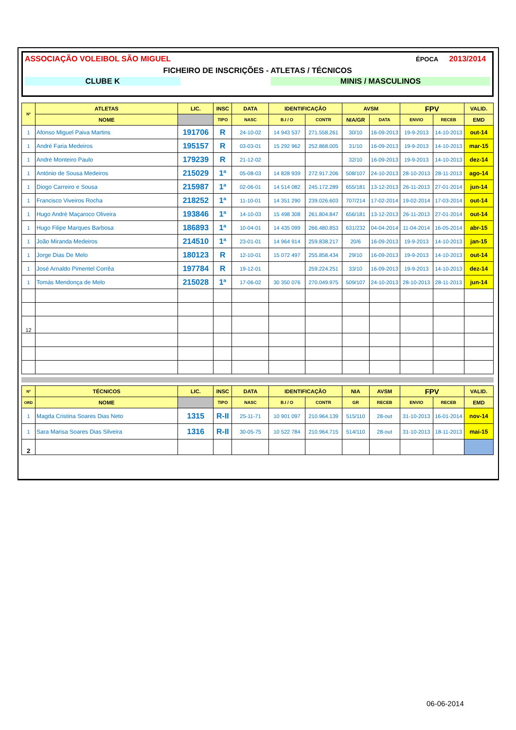ASSOCIAÇÃO VOLEIBOL SÃO MIGUEL ÉPOCA 2013/2014
FICHEIRO DE INSCRIÇÕES - ATLETAS / TÉCNICOS
CLUBE K MINIS / MASCULINOS
| Nº | ATLETAS | LIC. | INSC | DATA | IDENTIFICAÇÃO | | AVSM | | FPV | | VALID. |
| --- | --- | --- | --- | --- | --- | --- | --- | --- | --- | --- | --- |
| | NOME | | TIPO | NASC | B.I / O | CONTR | NIA/GR | DATA | ENVIO | RECEB | EMD |
| 1 | Afonso Miguel Paiva Martins | 191706 | R | 24-10-02 | 14 943 537 | 271.558.261 | 30/10 | 16-09-2013 | 19-9-2013 | 14-10-2013 | out-14 |
| 1 | André Faria Medeiros | 195157 | R | 03-03-01 | 15 292 962 | 252.868.005 | 31/10 | 16-09-2013 | 19-9-2013 | 14-10-2013 | mar-15 |
| 1 | André Monteiro Paulo | 179239 | R | 21-12-02 | | | 32/10 | 16-09-2013 | 19-9-2013 | 14-10-2013 | dez-14 |
| 1 | António de Sousa Medeiros | 215029 | 1ª | 05-08-03 | 14 828 939 | 272.917.206 | 508/107 | 24-10-2013 | 28-10-2013 | 28-11-2013 | ago-14 |
| 1 | Diogo Carreiro e Sousa | 215987 | 1ª | 02-06-01 | 14 514 082 | 245.172.289 | 655/181 | 13-12-2013 | 26-11-2013 | 27-01-2014 | jun-14 |
| 1 | Francisco Viveiros Rocha | 218252 | 1ª | 11-10-01 | 14 351 290 | 239.026.603 | 707/214 | 17-02-2014 | 19-02-2014 | 17-03-2014 | out-14 |
| 1 | Hugo André Maçaroco Oliveira | 193846 | 1ª | 14-10-03 | 15 498 308 | 261.804.847 | 656/181 | 13-12-2013 | 26-11-2013 | 27-01-2014 | out-14 |
| 1 | Hugo Filipe Marques Barbosa | 186893 | 1ª | 10-04-01 | 14 435 099 | 266.480.853 | 631/232 | 04-04-2014 | 11-04-2014 | 16-05-2014 | abr-15 |
| 1 | João Miranda Medeiros | 214510 | 1ª | 23-01-01 | 14 964 914 | 259.838.217 | 20/6 | 16-09-2013 | 19-9-2013 | 14-10-2013 | jan-15 |
| 1 | Jorge Dias De Melo | 180123 | R | 12-10-01 | 15 072 497 | 255.858.434 | 29/10 | 16-09-2013 | 19-9-2013 | 14-10-2013 | out-14 |
| 1 | José Arnaldo Pimentel Corrêa | 197784 | R | 19-12-01 | | 259.224.251 | 33/10 | 16-09-2013 | 19-9-2013 | 14-10-2013 | dez-14 |
| 1 | Tomás Mendonça de Melo | 215028 | 1ª | 17-06-02 | 30 350 076 | 270.049.975 | 509/107 | 24-10-2013 | 28-10-2013 | 28-11-2013 | jun-14 |
| 12 | | | | | | | | | | | |
| Nº | TÉCNICOS | LIC. | INSC | DATA | IDENTIFICAÇÃO | | NIA | AVSM | FPV | | VALID. |
| --- | --- | --- | --- | --- | --- | --- | --- | --- | --- | --- | --- |
| ORD | NOME | | TIPO | NASC | B.I / O | CONTR | GR | RECEB | ENVIO | RECEB | EMD |
| 1 | Magda Cristina Soares Dias Neto | 1315 | R-II | 25-11-71 | 10 901 097 | 210.964.139 | 515/110 | 28-out | 31-10-2013 | 16-01-2014 | nov-14 |
| 1 | Sara Marisa Soares Dias Silveira | 1316 | R-II | 30-05-75 | 10 522 784 | 210.964.715 | 514/110 | 28-out | 31-10-2013 | 18-11-2013 | mai-15 |
| 2 | | | | | | | | | | | |
06-06-2014